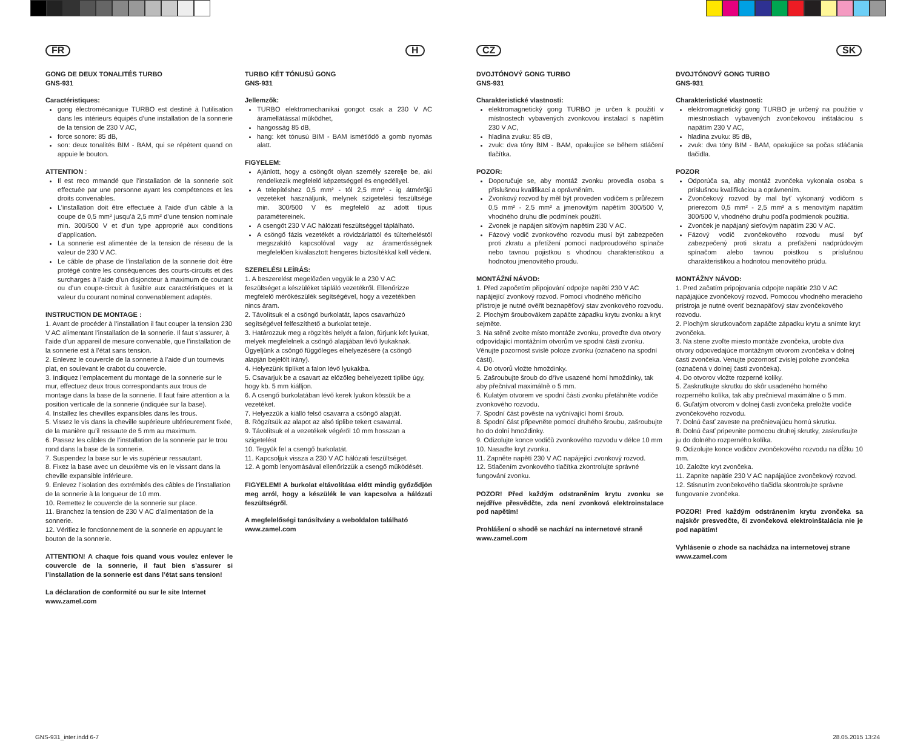FR
GONG DE DEUX TONALITÉS TURBO
GNS-931
Caractéristiques:
gong électromécanique TURBO est destiné à l’utilisation dans les intérieurs équipés d’une installation de la sonnerie de la tension de 230 V AC,
force sonore: 85 dB,
son: deux tonalités BIM - BAM, qui se répètent quand on appuie le bouton.
ATTENTION :
Il est reco mmandé que l’installation de la sonnerie soit effectuée par une personne ayant les compétences et les droits convenables.
L’installation doit être effectuée à l’aide d’un câble à la coupe de 0,5 mm² jusqu’à 2,5 mm² d’une tension nominale min. 300/500 V et d’un type approprié aux conditions d’application.
La sonnerie est alimentée de la tension de réseau de la valeur de 230 V AC.
Le câble de phase de l’installation de la sonnerie doit être protégé contre les conséquences des courts-circuits et des surcharges à l’aide d’un disjoncteur à maximum de courant ou d’un coupe-circuit à fusible aux caractéristiques et la valeur du courant nominal convenablement adaptés.
INSTRUCTION DE MONTAGE :
1. Avant de procéder à l’installation il faut couper la tension 230 V AC alimentant l’installation de la sonnerie. Il faut s’assurer, à l’aide d’un appareil de mesure convenable, que l’installation de la sonnerie est à l’état sans tension.
2. Enlevez le couvercle de la sonnerie à l’aide d’un tournevis plat, en soulevant le crabot du couvercle.
3. Indiquez l’emplacement du montage de la sonnerie sur le mur, effectuez deux trous correspondants aux trous de montage dans la base de la sonnerie. Il faut faire attention a la position verticale de la sonnerie (indiquée sur la base).
4. Installez les chevilles expansibles dans les trous.
5. Vissez le vis dans la cheville supérieure ultérieurement fixée, de la manière qu’il ressaute de 5 mm au maximum.
6. Passez les câbles de l’installation de la sonnerie par le trou rond dans la base de la sonnerie.
7. Suspendez la base sur le vis supérieur ressautant.
8. Fixez la base avec un deuxième vis en le vissant dans la cheville expansible inférieure.
9. Enlevez l’isolation des extrémités des câbles de l’installation de la sonnerie à la longueur de 10 mm.
10. Remettez le couvercle de la sonnerie sur place.
11. Branchez la tension de 230 V AC d’alimentation de la sonnerie.
12. Vérifiez le fonctionnement de la sonnerie en appuyant le bouton de la sonnerie.
ATTENTION! A chaque fois quand vous voulez enlever le couvercle de la sonnerie, il faut bien s’assurer si l’installation de la sonnerie est dans l’état sans tension!
La déclaration de conformité ou sur le site Internet
www.zamel.com
H
TURBO KÉT TÓNUSÚ GONG
GNS-931
Jellemzők:
TURBO elektromechanikai gongot csak a 230 V AC áramellátással működhet,
hangosság 85 dB,
hang: két tónusú BIM - BAM ismétlődő a gomb nyomás alatt.
FIGYELEM:
Ajánlott, hogy a csöngőt olyan személy szerelje be, aki rendelkezik megfelelő képzetséggel és engedéllyel.
A telepítéshez 0,5 mm² - tól 2,5 mm² - ig átmérőjű vezetéket használjunk, melynek szigetelési feszültsége min. 300/500 V és megfelelő az adott típus paramétereinek.
A csengőt 230 V AC hálózati feszültséggel táplálható.
A csöngő fázis vezetékét a rövidzárlattól és túlterheléstől megszakító kapcsolóval vagy az áramerősségnek megfelelően kiválasztott hengeres biztosítékkal kell védeni.
SZERELÉSI LEÍRÁS:
1. A beszerelést megelőzően vegyük le a 230 V AC feszültséget a készüléket tápláló vezetékről. Ellenőrizze megfelelő mérőkészülék segítségével, hogy a vezetékben nincs áram.
2. Távolítsuk el a csöngő burkolatát, lapos csavarhúzó segítségével felfeszíthető a burkolat teteje.
3. Határozzuk meg a rögzítés helyét a falon, fúrjunk két lyukat, melyek megfelelnek a csöngő alapjában lévő lyukaknak. Ügyeljünk a csöngő függőleges elhelyezésére (a csöngő alapján bejelölt irány).
4. Helyezünk tipliket a falon lévő lyukakba.
5. Csavarjuk be a csavart az előzőleg behelyezett tiplibe úgy, hogy kb. 5 mm kiálljon.
6. A csengő burkolatában lévő kerek lyukon kössük be a vezetéket.
7. Helyezzük a kiálló felső csavarra a csöngő alapját.
8. Rögzítsük az alapot az alsó tiplibe tekert csavarral.
9. Távolítsuk el a vezetékek végéről 10 mm hosszan a szigetelést
10. Tegyük fel a csengő burkolatát.
11. Kapcsoljuk vissza a 230 V AC hálózati feszültséget.
12. A gomb lenyomásával ellenőrizzük a csengő működését.
FIGYELEM! A burkolat eltávolítása előtt mindig győződjön meg arról, hogy a készülék le van kapcsolva a hálózati feszültségről.
A megfelelőségi tanúsítvány a weboldalon található
www.zamel.com
CZ
DVOJTÓNOVÝ GONG TURBO
GNS-931
Charakteristické vlastnosti:
elektromagnetický gong TURBO je určen k použití v místnostech vybavených zvonkovou instalací s napětím 230 V AC,
hladina zvuku: 85 dB,
zvuk: dva tóny BIM - BAM, opakujíce se během stláčení tlačítka.
POZOR:
Doporučuje se, aby montáž zvonku provedla osoba s příslušnou kvalifikací a oprávněním.
Zvonkový rozvod by měl být proveden vodičem s průřezem 0,5 mm² - 2,5 mm² a jmenovitým napětím 300/500 V, vhodného druhu dle podmínek použití.
Zvonek je napájen síťovým napětím 230 V AC.
Fázový vodič zvonkového rozvodu musí být zabezpečen proti zkratu a přetížení pomocí nadproudového spínače nebo tavnou pojistkou s vhodnou charakteristikou a hodnotou jmenovitého proudu.
MONTÁŽNÍ NÁVOD:
1. Před započetím připojování odpojte napětí 230 V AC napájející zvonkový rozvod. Pomocí vhodného měřicího přístroje je nutné ověřit beznapěťový stav zvonkového rozvodu.
2. Plochým šroubovákem zapáčte západku krytu zvonku a kryt sejměte.
3. Na stěně zvolte místo montáže zvonku, proveďte dva otvory odpovídající montážním otvorům ve spodní části zvonku. Věnujte pozornost svislé poloze zvonku (označeno na spodní části).
4. Do otvorů vložte hmoždinky.
5. Zašroubujte šroub do dříve usazené horní hmoždinky, tak aby přečníval maximálně o 5 mm.
6. Kulatým otvorem ve spodní části zvonku přetáhněte vodiče zvonkového rozvodu.
7. Spodní část pověste na vyčnívající horní šroub.
8. Spodní část připevněte pomocí druhého šroubu, zašroubujte ho do dolní hmoždinky.
9. Odizolujte konce vodičů zvonkového rozvodu v délce 10 mm
10. Nasaďte kryt zvonku.
11. Zapněte napětí 230 V AC napájející zvonkový rozvod.
12. Stlačením zvonkového tlačítka zkontrolujte správné fungování zvonku.
POZOR! Před každým odstraněním krytu zvonku se nejdříve přesvědčte, zda není zvonková elektroinstalace pod napětím!
Prohlášení o shodě se nachází na internetové straně
www.zamel.com
SK
DVOJTÓNOVÝ GONG TURBO
GNS-931
Charakteristické vlastnosti:
elektromagnetický gong TURBO je určený na použitie v miestnostiach vybavených zvončekovou inštaláciou s napätím 230 V AC,
hladina zvuku: 85 dB,
zvuk: dva tóny BIM - BAM, opakujúce sa počas stláčania tlačidla.
POZOR
Odporúča sa, aby montáž zvončeka vykonala osoba s príslušnou kvalifikáciou a oprávnením.
Zvončekový rozvod by mal byť vykonaný vodičom s prierezom 0,5 mm² - 2,5 mm² a s menovitým napätím 300/500 V, vhodného druhu podľa podmienok použitia.
Zvonček je napájaný sieťovým napätím 230 V AC.
Fázový vodič zvončekového rozvodu musí byť zabezpečený proti skratu a preťaženi nadprúdovým spínačom alebo tavnou poistkou s príslušnou charakteristikou a hodnotou menovitého prúdu.
MONTÁŽNY NÁVOD:
1. Pred začatím pripojovania odpojte napätie 230 V AC napájajúce zvončekový rozvod. Pomocou vhodného meracieho prístroja je nutné overiť beznapäťový stav zvončekového rozvodu.
2. Plochým skrutkovačom zapáčte západku krytu a snímte kryt zvončeka.
3. Na stene zvoľte miesto montáže zvončeka, urobte dva otvory odpovedajúce montážnym otvorom zvončeka v dolnej časti zvončeka. Venujte pozornosť zvislej polohe zvončeka (označená v dolnej časti zvončeka).
4. Do otvorov vložte rozperné kolíky.
5. Zaskrutkujte skrutku do skôr usadeného horného rozperného kolíka, tak aby prečnieval maximálne o 5 mm.
6. Guľatým otvorom v dolnej časti zvončeka preložte vodiče zvončekového rozvodu.
7. Dolnú časť zaveste na prečnievajúcu hornú skrutku.
8. Dolnú časť pripevnite pomocou druhej skrutky, zaskrutkujte ju do dolného rozperného kolíka.
9. Odizolujte konce vodičov zvončekového rozvodu na dĺžku 10 mm.
10. Založte kryt zvončeka.
11. Zapnite napätie 230 V AC napájajúce zvončekový rozvod.
12. Stisnutím zvončekového tlačidla skontrolujte správne fungovanie zvončeka.
POZOR! Pred každým odstránením krytu zvončeka sa najskôr presvedčte, či zvončeková elektroinštalácia nie je pod napätím!
Vyhlásenie o zhode sa nachádza na internetovej strane
www.zamel.com
GNS-931_inter.indd 6-7 28.05.2015 13:24